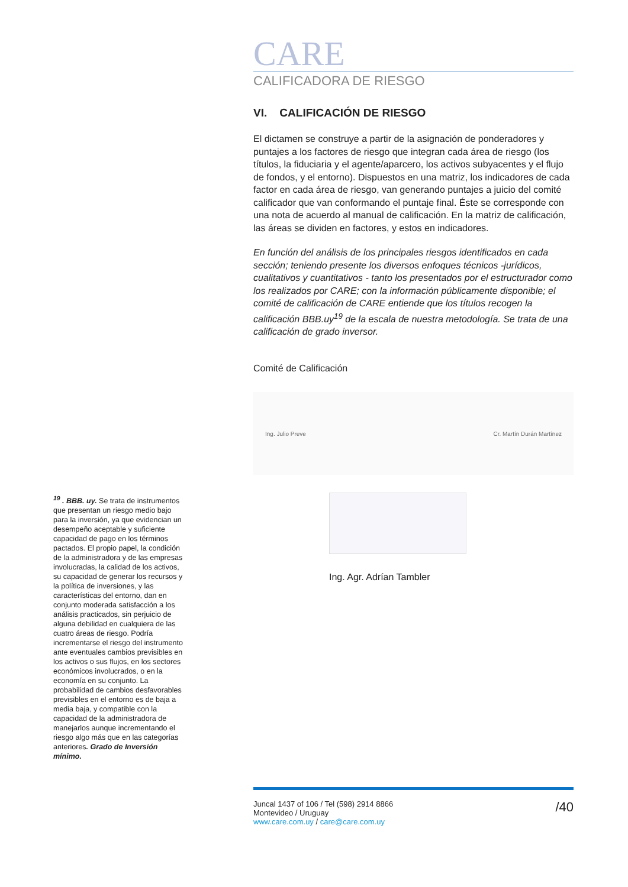CARE
CALIFICADORA DE RIESGO
VI. CALIFICACIÓN DE RIESGO
El dictamen se construye a partir de la asignación de ponderadores y puntajes a los factores de riesgo que integran cada área de riesgo (los títulos, la fiduciaria y el agente/aparcero, los activos subyacentes y el flujo de fondos, y el entorno). Dispuestos en una matriz, los indicadores de cada factor en cada área de riesgo, van generando puntajes a juicio del comité calificador que van conformando el puntaje final. Éste se corresponde con una nota de acuerdo al manual de calificación. En la matriz de calificación, las áreas se dividen en factores, y estos en indicadores.
En función del análisis de los principales riesgos identificados en cada sección; teniendo presente los diversos enfoques técnicos -jurídicos, cualitativos y cuantitativos - tanto los presentados por el estructurador como los realizados por CARE; con la información públicamente disponible; el comité de calificación de CARE entiende que los títulos recogen la calificación BBB.uy<sup>19</sup> de la escala de nuestra metodología. Se trata de una calificación de grado inversor.
Comité de Calificación
Ing. Julio Preve Cr. Martín Durán Martínez
Ing. Agr. Adrían Tambler
<sup>19</sup> . BBB. uy. Se trata de instrumentos que presentan un riesgo medio bajo para la inversión, ya que evidencian un desempeño aceptable y suficiente capacidad de pago en los términos pactados. El propio papel, la condición de la administradora y de las empresas involucradas, la calidad de los activos, su capacidad de generar los recursos y la política de inversiones, y las características del entorno, dan en conjunto moderada satisfacción a los análisis practicados, sin perjuicio de alguna debilidad en cualquiera de las cuatro áreas de riesgo. Podría incrementarse el riesgo del instrumento ante eventuales cambios previsibles en los activos o sus flujos, en los sectores económicos involucrados, o en la economía en su conjunto. La probabilidad de cambios desfavorables previsibles en el entorno es de baja a media baja, y compatible con la capacidad de la administradora de manejarlos aunque incrementando el riesgo algo más que en las categorías anteriores. Grado de Inversión mínimo.
Juncal 1437 of 106 / Tel (598) 2914 8866
Montevideo / Uruguay
www.care.com.uy / care@care.com.uy
/40